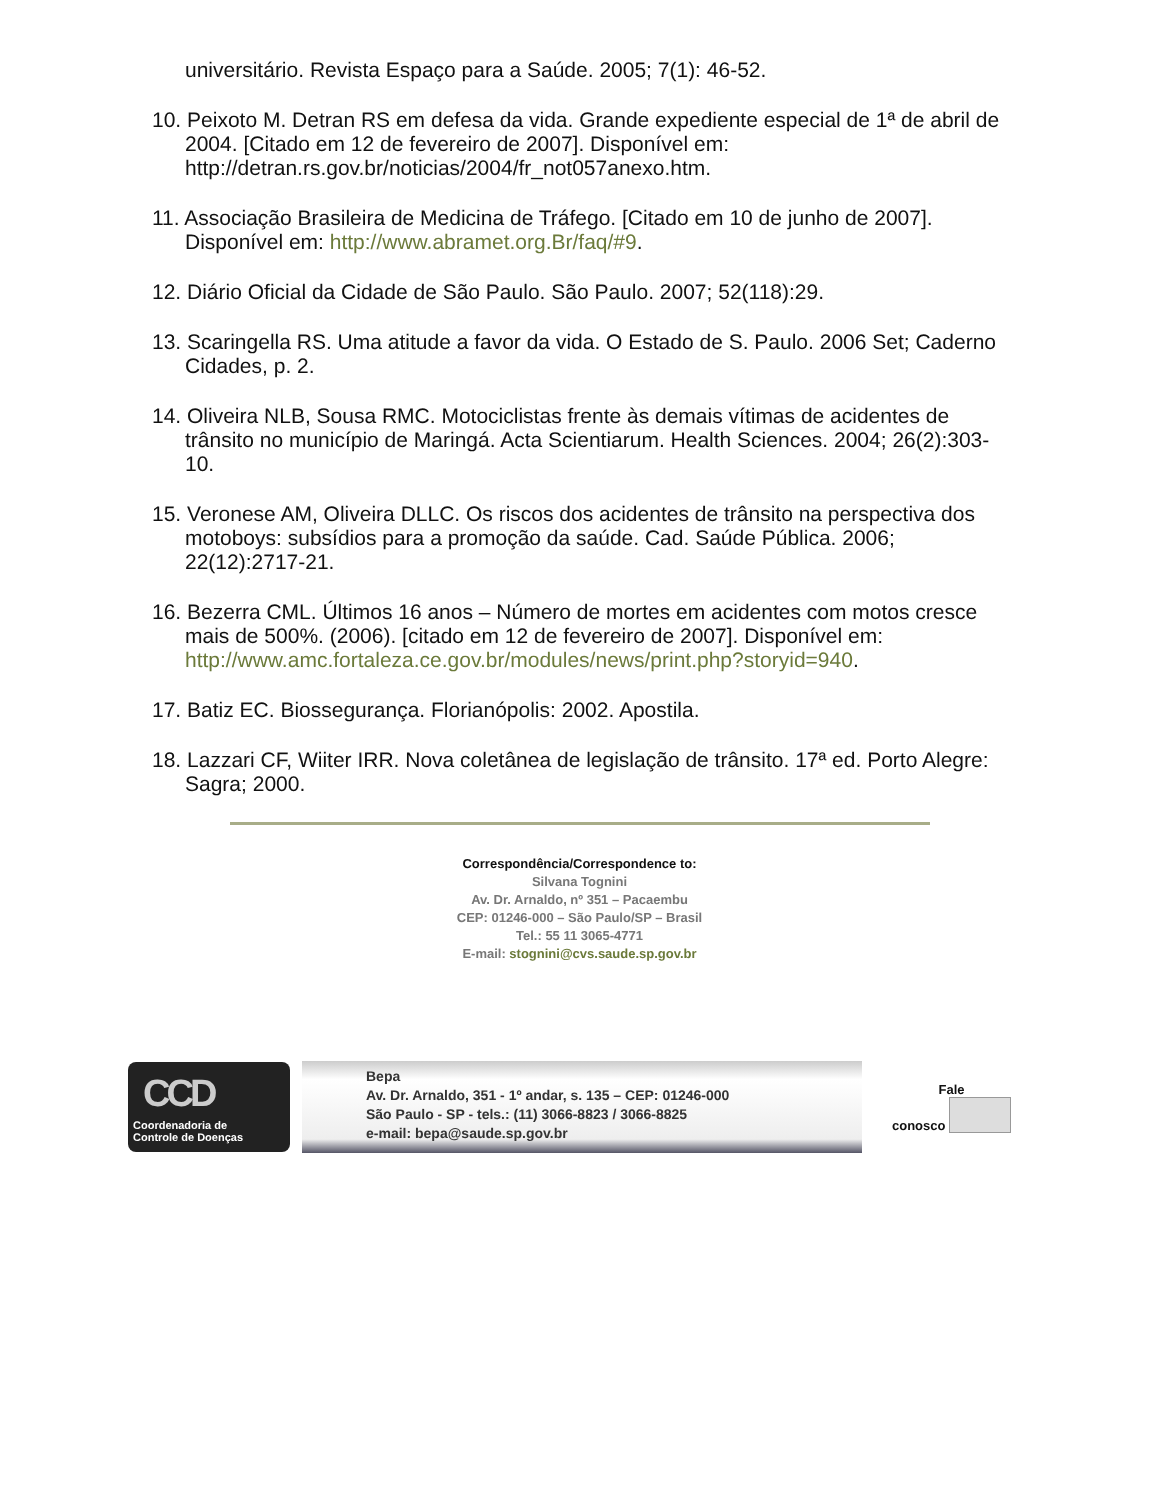universitário. Revista Espaço para a Saúde. 2005; 7(1): 46-52.
10. Peixoto M. Detran RS em defesa da vida. Grande expediente especial de 1ª de abril de 2004. [Citado em 12 de fevereiro de 2007]. Disponível em: http://detran.rs.gov.br/noticias/2004/fr_not057anexo.htm.
11. Associação Brasileira de Medicina de Tráfego. [Citado em 10 de junho de 2007]. Disponível em: http://www.abramet.org.Br/faq/#9.
12. Diário Oficial da Cidade de São Paulo. São Paulo. 2007; 52(118):29.
13. Scaringella RS. Uma atitude a favor da vida. O Estado de S. Paulo. 2006 Set; Caderno Cidades, p. 2.
14. Oliveira NLB, Sousa RMC. Motociclistas frente às demais vítimas de acidentes de trânsito no município de Maringá. Acta Scientiarum. Health Sciences. 2004; 26(2):303-10.
15. Veronese AM, Oliveira DLLC. Os riscos dos acidentes de trânsito na perspectiva dos motoboys: subsídios para a promoção da saúde. Cad. Saúde Pública. 2006; 22(12):2717-21.
16. Bezerra CML. Últimos 16 anos – Número de mortes em acidentes com motos cresce mais de 500%. (2006). [citado em 12 de fevereiro de 2007]. Disponível em: http://www.amc.fortaleza.ce.gov.br/modules/news/print.php?storyid=940.
17. Batiz EC. Biossegurança. Florianópolis: 2002. Apostila.
18. Lazzari CF, Wiiter IRR. Nova coletânea de legislação de trânsito. 17ª ed. Porto Alegre: Sagra; 2000.
Correspondência/Correspondence to:
Silvana Tognini
Av. Dr. Arnaldo, nº 351 – Pacaembu
CEP: 01246-000 – São Paulo/SP – Brasil
Tel.: 55 11 3065-4771
E-mail: stognini@cvs.saude.sp.gov.br
CCD
Coordenadoria de
Controle de Doenças
Bepa
Av. Dr. Arnaldo, 351 - 1º andar, s. 135 – CEP: 01246-000
São Paulo - SP - tels.: (11) 3066-8823 / 3066-8825
e-mail: bepa@saude.sp.gov.br
Fale
conosco